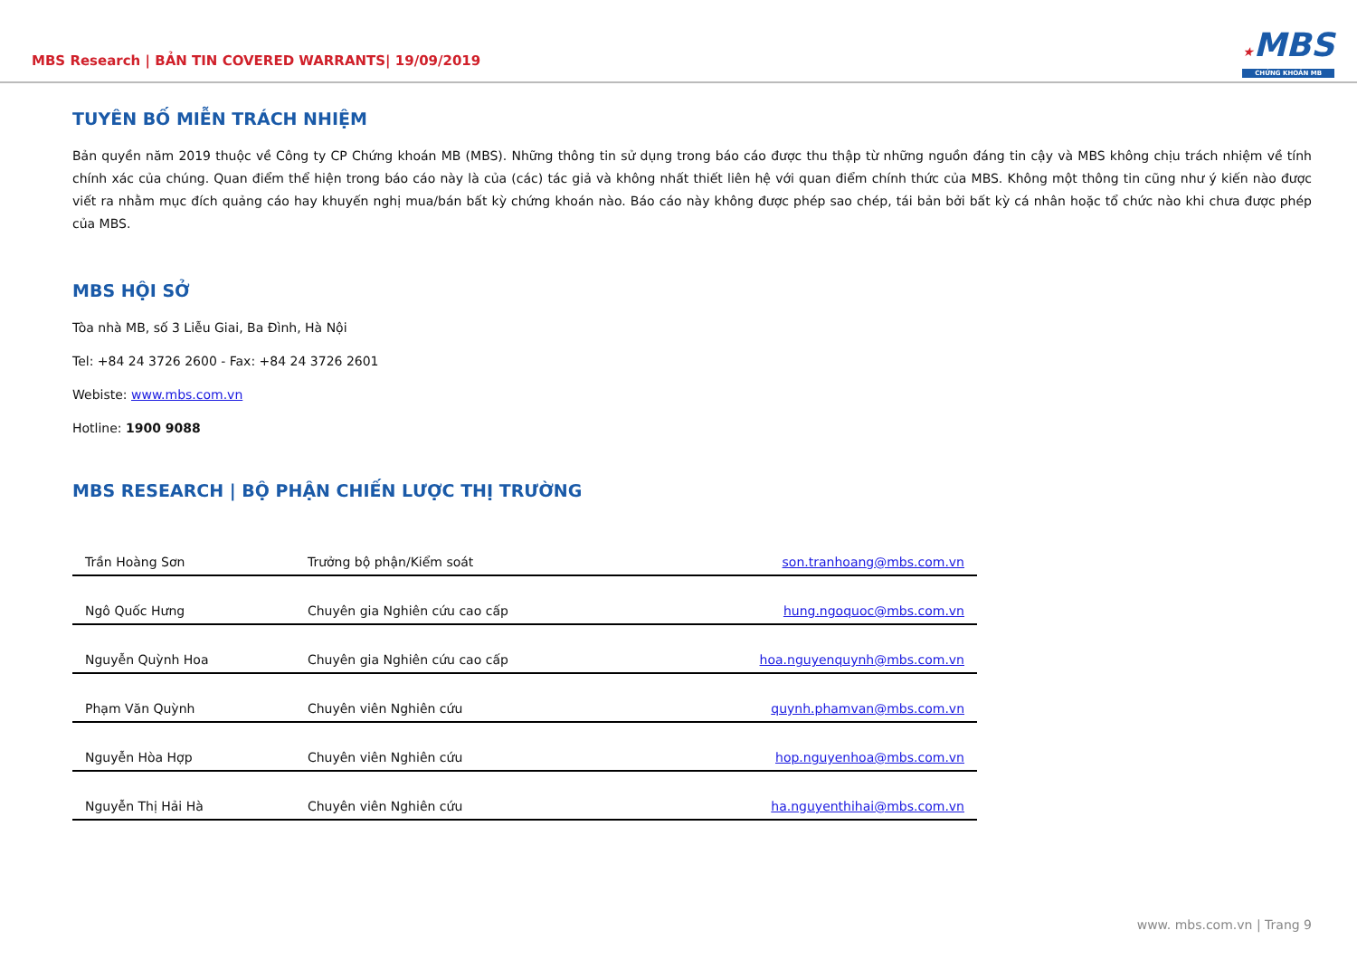MBS Research | BẢN TIN COVERED WARRANTS| 19/09/2019
★MBS
CHỨNG KHOÁN MB
TUYÊN BỐ MIỄN TRÁCH NHIỆM
Bản quyền năm 2019 thuộc về Công ty CP Chứng khoán MB (MBS). Những thông tin sử dụng trong báo cáo được thu thập từ những nguồn đáng tin cậy và MBS không chịu trách nhiệm về tính chính xác của chúng. Quan điểm thể hiện trong báo cáo này là của (các) tác giả và không nhất thiết liên hệ với quan điểm chính thức của MBS. Không một thông tin cũng như ý kiến nào được viết ra nhằm mục đích quảng cáo hay khuyến nghị mua/bán bất kỳ chứng khoán nào. Báo cáo này không được phép sao chép, tái bản bởi bất kỳ cá nhân hoặc tổ chức nào khi chưa được phép của MBS.
MBS HỘI SỞ
Tòa nhà MB, số 3 Liễu Giai, Ba Đình, Hà Nội
Tel: +84 24 3726 2600 - Fax: +84 24 3726 2601
Webiste: www.mbs.com.vn
Hotline: 1900 9088
MBS RESEARCH | BỘ PHẬN CHIẾN LƯỢC THỊ TRƯỜNG
| Trần Hoàng Sơn | Trưởng bộ phận/Kiểm soát | son.tranhoang@mbs.com.vn |
| Ngô Quốc Hưng | Chuyên gia Nghiên cứu cao cấp | hung.ngoquoc@mbs.com.vn |
| Nguyễn Quỳnh Hoa | Chuyên gia Nghiên cứu cao cấp | hoa.nguyenquynh@mbs.com.vn |
| Phạm Văn Quỳnh | Chuyên viên Nghiên cứu | quynh.phamvan@mbs.com.vn |
| Nguyễn Hòa Hợp | Chuyên viên Nghiên cứu | hop.nguyenhoa@mbs.com.vn |
| Nguyễn Thị Hải Hà | Chuyên viên Nghiên cứu | ha.nguyenthihai@mbs.com.vn |
www. mbs.com.vn | Trang 9